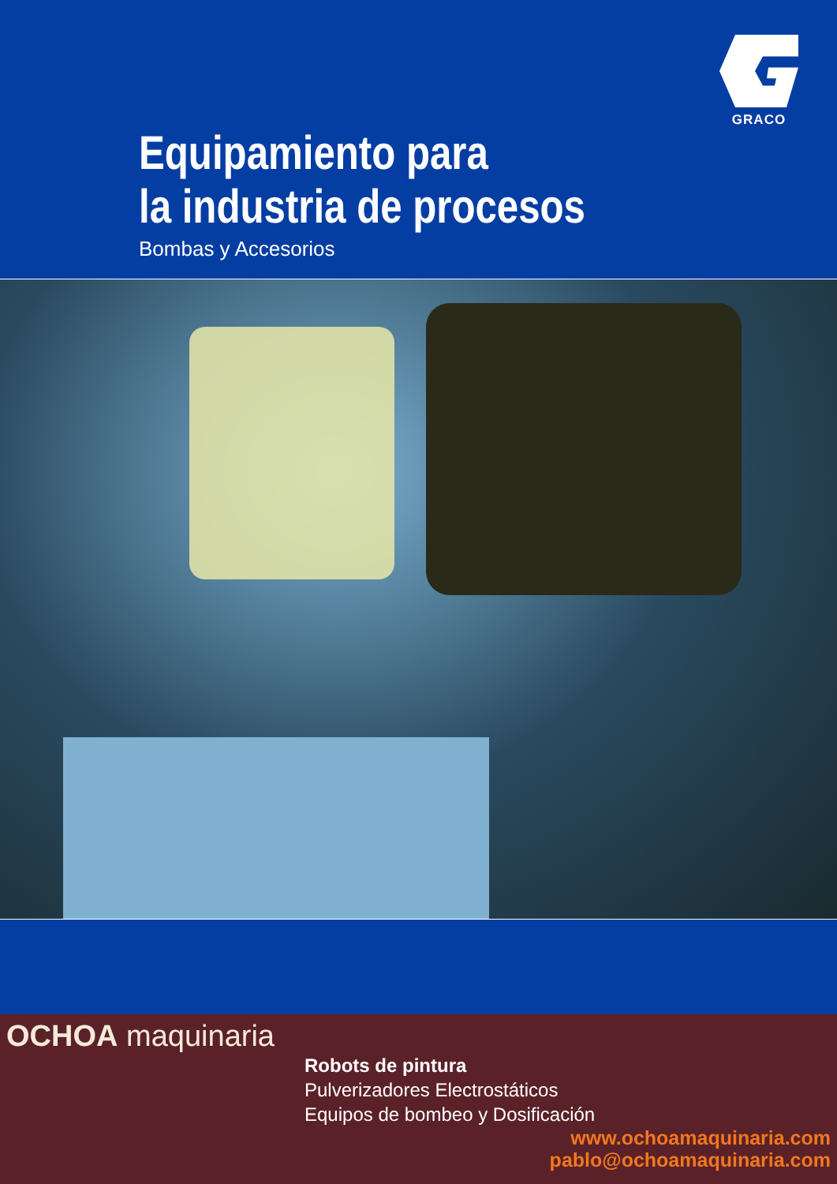GRACO
Equipamiento para
la industria de procesos
Bombas y Accesorios
OCHOA maquinaria
Robots de pintura
Pulverizadores Electrostáticos
Equipos de bombeo y Dosificación
www.ochoamaquinaria.com
pablo@ochoamaquinaria.com